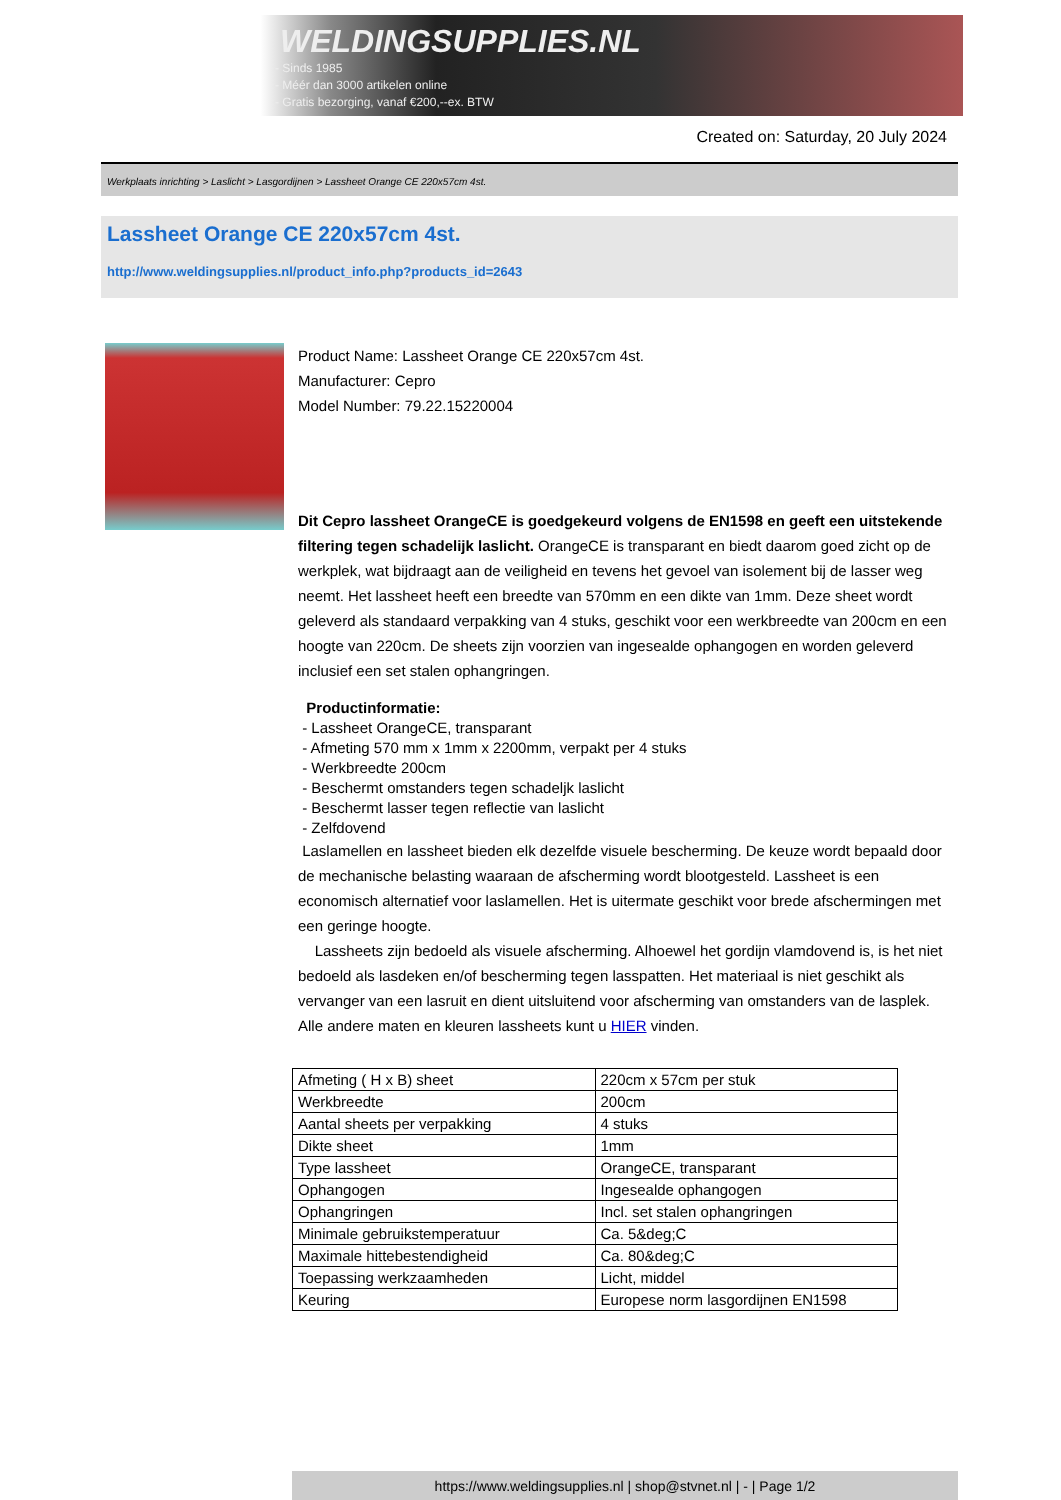WELDINGSUPPLIES.NL
- Sinds 1985
- Méér dan 3000 artikelen online
- Gratis bezorging, vanaf €200,--ex. BTW
Created on: Saturday, 20 July 2024
Werkplaats inrichting > Laslicht > Lasgordijnen > Lassheet Orange CE 220x57cm 4st.
Lassheet Orange CE 220x57cm 4st.
http://www.weldingsupplies.nl/product_info.php?products_id=2643
Product Name: Lassheet Orange CE 220x57cm 4st.
Manufacturer: Cepro
Model Number: 79.22.15220004
Dit Cepro lassheet OrangeCE is goedgekeurd volgens de EN1598 en geeft een uitstekende filtering tegen schadelijk laslicht. OrangeCE is transparant en biedt daarom goed zicht op de werkplek, wat bijdraagt aan de veiligheid en tevens het gevoel van isolement bij de lasser weg neemt. Het lassheet heeft een breedte van 570mm en een dikte van 1mm. Deze sheet wordt geleverd als standaard verpakking van 4 stuks, geschikt voor een werkbreedte van 200cm en een hoogte van 220cm. De sheets zijn voorzien van ingesealde ophangogen en worden geleverd inclusief een set stalen ophangringen.
Productinformatie:
- Lassheet OrangeCE, transparant
- Afmeting 570 mm x 1mm x 2200mm, verpakt per 4 stuks
- Werkbreedte 200cm
- Beschermt omstanders tegen schadeljk laslicht
- Beschermt lasser tegen reflectie van laslicht
- Zelfdovend
Laslamellen en lassheet bieden elk dezelfde visuele bescherming. De keuze wordt bepaald door de mechanische belasting waaraan de afscherming wordt blootgesteld. Lassheet is een economisch alternatief voor laslamellen. Het is uitermate geschikt voor brede afschermingen met een geringe hoogte.
Lassheets zijn bedoeld als visuele afscherming. Alhoewel het gordijn vlamdovend is, is het niet bedoeld als lasdeken en/of bescherming tegen lasspatten. Het materiaal is niet geschikt als vervanger van een lasruit en dient uitsluitend voor afscherming van omstanders van de lasplek.
Alle andere maten en kleuren lassheets kunt u HIER vinden.
| Afmeting ( H x B) sheet | 220cm x 57cm per stuk |
| Werkbreedte | 200cm |
| Aantal sheets per verpakking | 4 stuks |
| Dikte sheet | 1mm |
| Type lassheet | OrangeCE, transparant |
| Ophangogen | Ingesealde ophangogen |
| Ophangringen | Incl. set stalen ophangringen |
| Minimale gebruikstemperatuur | Ca. 5&deg;C |
| Maximale hittebestendigheid | Ca. 80&deg;C |
| Toepassing werkzaamheden | Licht, middel |
| Keuring | Europese norm lasgordijnen EN1598 |
https://www.weldingsupplies.nl | shop@stvnet.nl | - | Page 1/2